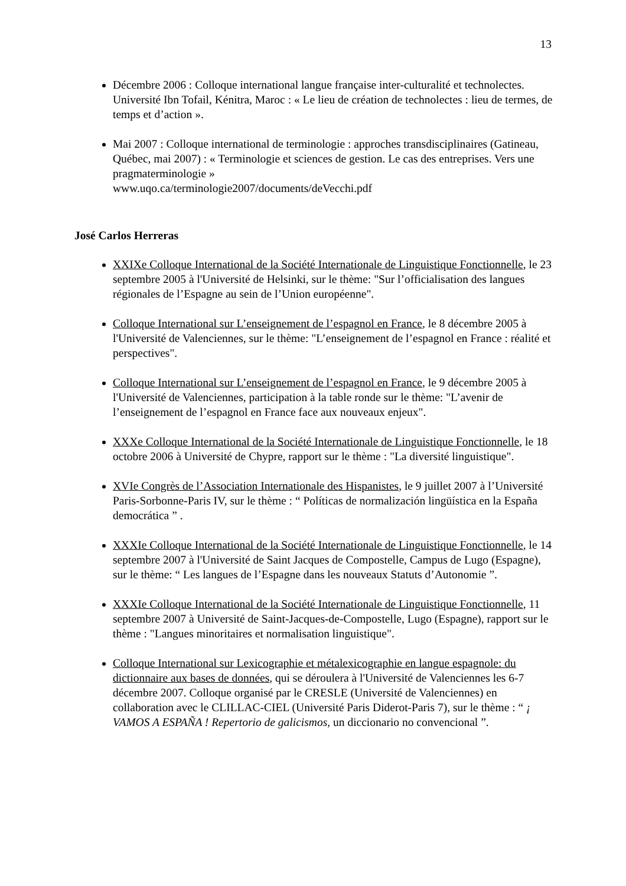13
Décembre 2006 : Colloque international langue française inter-culturalité et technolectes. Université Ibn Tofail, Kénitra, Maroc : « Le lieu de création de technolectes : lieu de termes, de temps et d’action ».
Mai 2007 : Colloque international de terminologie : approches transdisciplinaires (Gatineau, Québec, mai 2007) : « Terminologie et sciences de gestion. Le cas des entreprises. Vers une pragmaterminologie »
www.uqo.ca/terminologie2007/documents/deVecchi.pdf
José Carlos Herreras
XXIXe Colloque International de la Société Internationale de Linguistique Fonctionnelle, le 23 septembre 2005 à l'Université de Helsinki, sur le thème: "Sur l’officialisation des langues régionales de l’Espagne au sein de l’Union européenne".
Colloque International sur L’enseignement de l’espagnol en France, le 8 décembre 2005 à l'Université de Valenciennes, sur le thème: "L’enseignement de l’espagnol en France : réalité et perspectives".
Colloque International sur L’enseignement de l’espagnol en France, le 9 décembre 2005 à l'Université de Valenciennes, participation à la table ronde sur le thème: "L’avenir de l’enseignement de l’espagnol en France face aux nouveaux enjeux".
XXXe Colloque International de la Société Internationale de Linguistique Fonctionnelle, le 18 octobre 2006 à Université de Chypre, rapport sur le thème : "La diversité linguistique".
XVIe Congrès de l’Association Internationale des Hispanistes, le 9 juillet 2007 à l’Université Paris-Sorbonne-Paris IV, sur le thème : “ Políticas de normalización lingüística en la España democrática ” .
XXXIe Colloque International de la Société Internationale de Linguistique Fonctionnelle, le 14 septembre 2007 à l'Université de Saint Jacques de Compostelle, Campus de Lugo (Espagne), sur le thème: “ Les langues de l’Espagne dans les nouveaux Statuts d’Autonomie ”.
XXXIe Colloque International de la Société Internationale de Linguistique Fonctionnelle, 11 septembre 2007 à Université de Saint-Jacques-de-Compostelle, Lugo (Espagne), rapport sur le thème : "Langues minoritaires et normalisation linguistique".
Colloque International sur Lexicographie et métalexicographie en langue espagnole: du dictionnaire aux bases de données, qui se déroulera à l'Université de Valenciennes les 6-7 décembre 2007. Colloque organisé par le CRESLE (Université de Valenciennes) en collaboration avec le CLILLAC-CIEL (Université Paris Diderot-Paris 7), sur le thème : “ ¡ VAMOS A ESPAÑA ! Repertorio de galicismos, un diccionario no convencional ”.